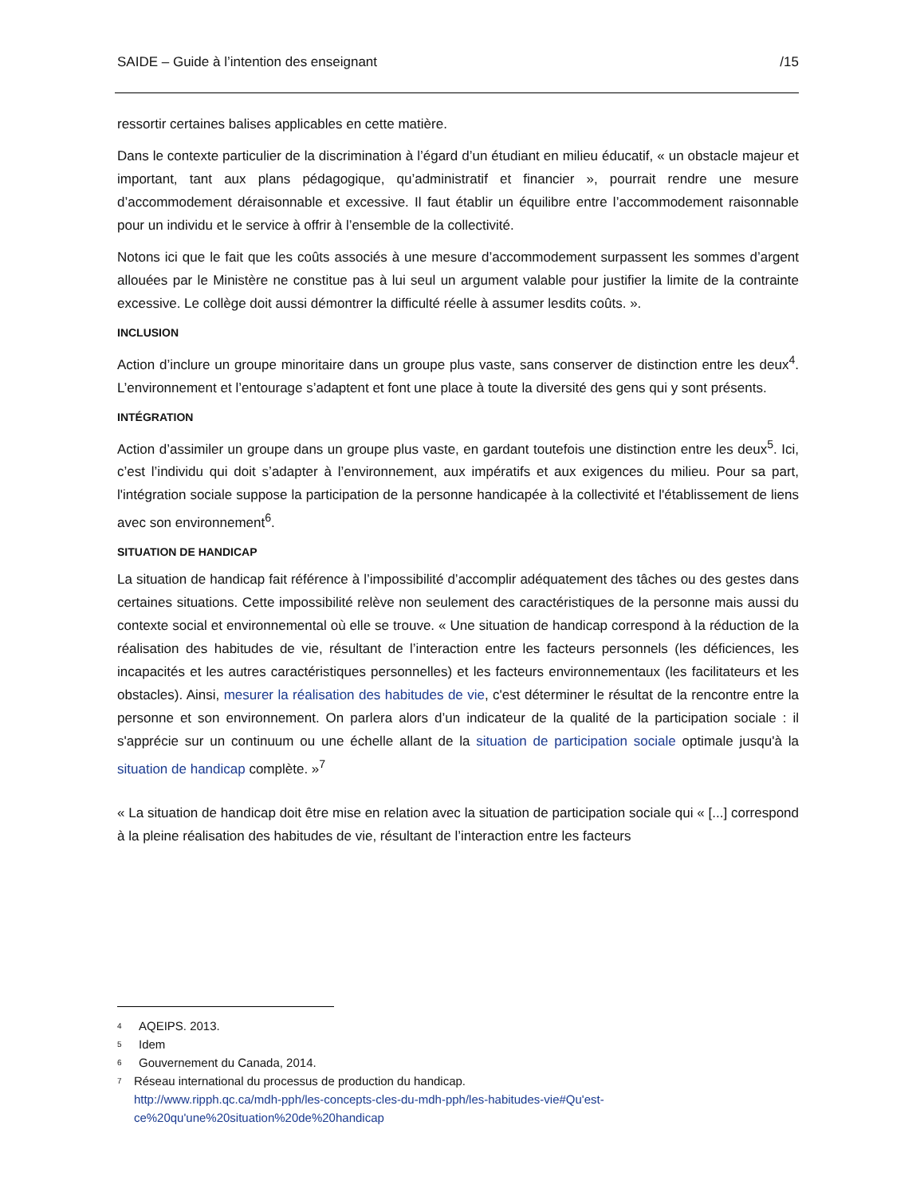SAIDE – Guide à l’intention des enseignant /15
ressortir certaines balises applicables en cette matière.
Dans le contexte particulier de la discrimination à l’égard d’un étudiant en milieu éducatif, « un obstacle majeur et important, tant aux plans pédagogique, qu’administratif et financier », pourrait rendre une mesure d’accommodement déraisonnable et excessive. Il faut établir un équilibre entre l’accommodement raisonnable pour un individu et le service à offrir à l’ensemble de la collectivité.
Notons ici que le fait que les coûts associés à une mesure d’accommodement surpassent les sommes d’argent allouées par le Ministère ne constitue pas à lui seul un argument valable pour justifier la limite de la contrainte excessive. Le collège doit aussi démontrer la difficulté réelle à assumer lesdits coûts. ».
INCLUSION
Action d’inclure un groupe minoritaire dans un groupe plus vaste, sans conserver de distinction entre les deux<sup>4</sup>. L’environnement et l’entourage s’adaptent et font une place à toute la diversité des gens qui y sont présents.
INTÉGRATION
Action d’assimiler un groupe dans un groupe plus vaste, en gardant toutefois une distinction entre les deux<sup>5</sup>. Ici, c’est l’individu qui doit s’adapter à l’environnement, aux impératifs et aux exigences du milieu. Pour sa part, l'intégration sociale suppose la participation de la personne handicapée à la collectivité et l'établissement de liens avec son environnement<sup>6</sup>.
SITUATION DE HANDICAP
La situation de handicap fait référence à l’impossibilité d’accomplir adéquatement des tâches ou des gestes dans certaines situations. Cette impossibilité relève non seulement des caractéristiques de la personne mais aussi du contexte social et environnemental où elle se trouve. « Une situation de handicap correspond à la réduction de la réalisation des habitudes de vie, résultant de l’interaction entre les facteurs personnels (les déficiences, les incapacités et les autres caractéristiques personnelles) et les facteurs environnementaux (les facilitateurs et les obstacles). Ainsi, mesurer la réalisation des habitudes de vie, c'est déterminer le résultat de la rencontre entre la personne et son environnement. On parlera alors d’un indicateur de la qualité de la participation sociale : il s'apprécie sur un continuum ou une échelle allant de la situation de participation sociale optimale jusqu'à la situation de handicap complète. »<sup>7</sup>
« La situation de handicap doit être mise en relation avec la situation de participation sociale qui « [...] correspond à la pleine réalisation des habitudes de vie, résultant de l’interaction entre les facteurs
4 AQEIPS. 2013.
5 Idem
6 Gouvernement du Canada, 2014.
7 Réseau international du processus de production du handicap.
http://www.ripph.qc.ca/mdh-pph/les-concepts-cles-du-mdh-pph/les-habitudes-vie#Qu'est-ce%20qu'une%20situation%20de%20handicap